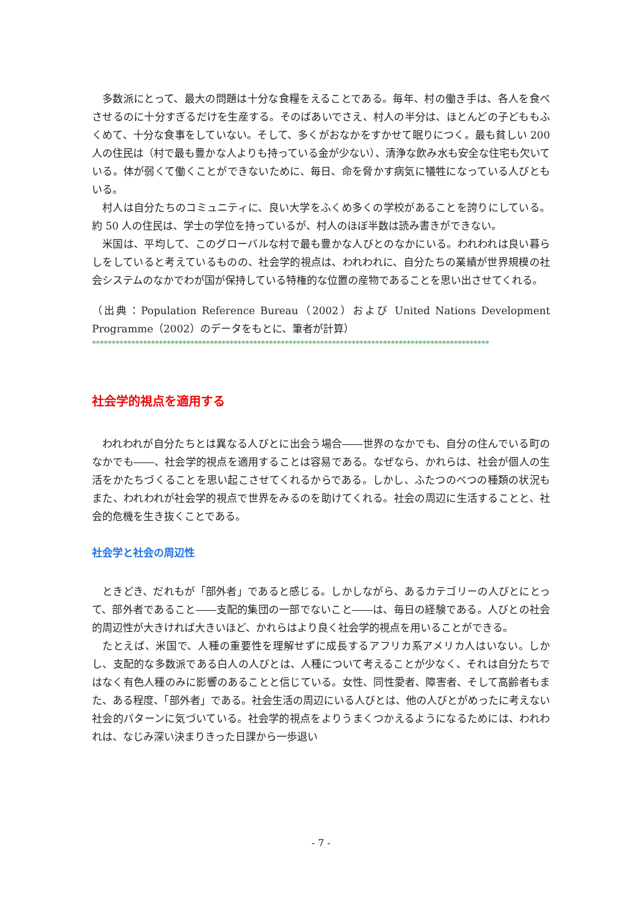多数派にとって、最大の問題は十分な食糧をえることである。毎年、村の働き手は、各人を食べさせるのに十分すぎるだけを生産する。そのばあいでさえ、村人の半分は、ほとんどの子どももふくめて、十分な食事をしていない。そして、多くがおなかをすかせて眠りにつく。最も貧しい 200 人の住民は（村で最も豊かな人よりも持っている金が少ない）、清浄な飲み水も安全な住宅も欠いている。体が弱くて働くことができないために、毎日、命を脅かす病気に犠牲になっている人びともいる。
村人は自分たちのコミュニティに、良い大学をふくめ多くの学校があることを誇りにしている。約 50 人の住民は、学士の学位を持っているが、村人のほぼ半数は読み書きができない。
米国は、平均して、このグローバルな村で最も豊かな人びとのなかにいる。われわれは良い暮らしをしていると考えているものの、社会学的視点は、われわれに、自分たちの業績が世界規模の社会システムのなかでわが国が保持している特権的な位置の産物であることを思い出させてくれる。
（出典：Population Reference Bureau（2002）および United Nations Development Programme（2002）のデータをもとに、筆者が計算）
*****************************************************************************************************
社会学的視点を適用する
われわれが自分たちとは異なる人びとに出会う場合――世界のなかでも、自分の住んでいる町のなかでも――、社会学的視点を適用することは容易である。なぜなら、かれらは、社会が個人の生活をかたちづくることを思い起こさせてくれるからである。しかし、ふたつのべつの種類の状況もまた、われわれが社会学的視点で世界をみるのを助けてくれる。社会の周辺に生活することと、社会的危機を生き抜くことである。
社会学と社会の周辺性
ときどき、だれもが「部外者」であると感じる。しかしながら、あるカテゴリーの人びとにとって、部外者であること――支配的集団の一部でないこと――は、毎日の経験である。人びとの社会的周辺性が大きければ大きいほど、かれらはより良く社会学的視点を用いることができる。
たとえば、米国で、人種の重要性を理解せずに成長するアフリカ系アメリカ人はいない。しかし、支配的な多数派である白人の人びとは、人種について考えることが少なく、それは自分たちではなく有色人種のみに影響のあることと信じている。女性、同性愛者、障害者、そして高齢者もまた、ある程度、「部外者」である。社会生活の周辺にいる人びとは、他の人びとがめったに考えない社会的パターンに気づいている。社会学的視点をよりうまくつかえるようになるためには、われわれは、なじみ深い決まりきった日課から一歩退い
- 7 -